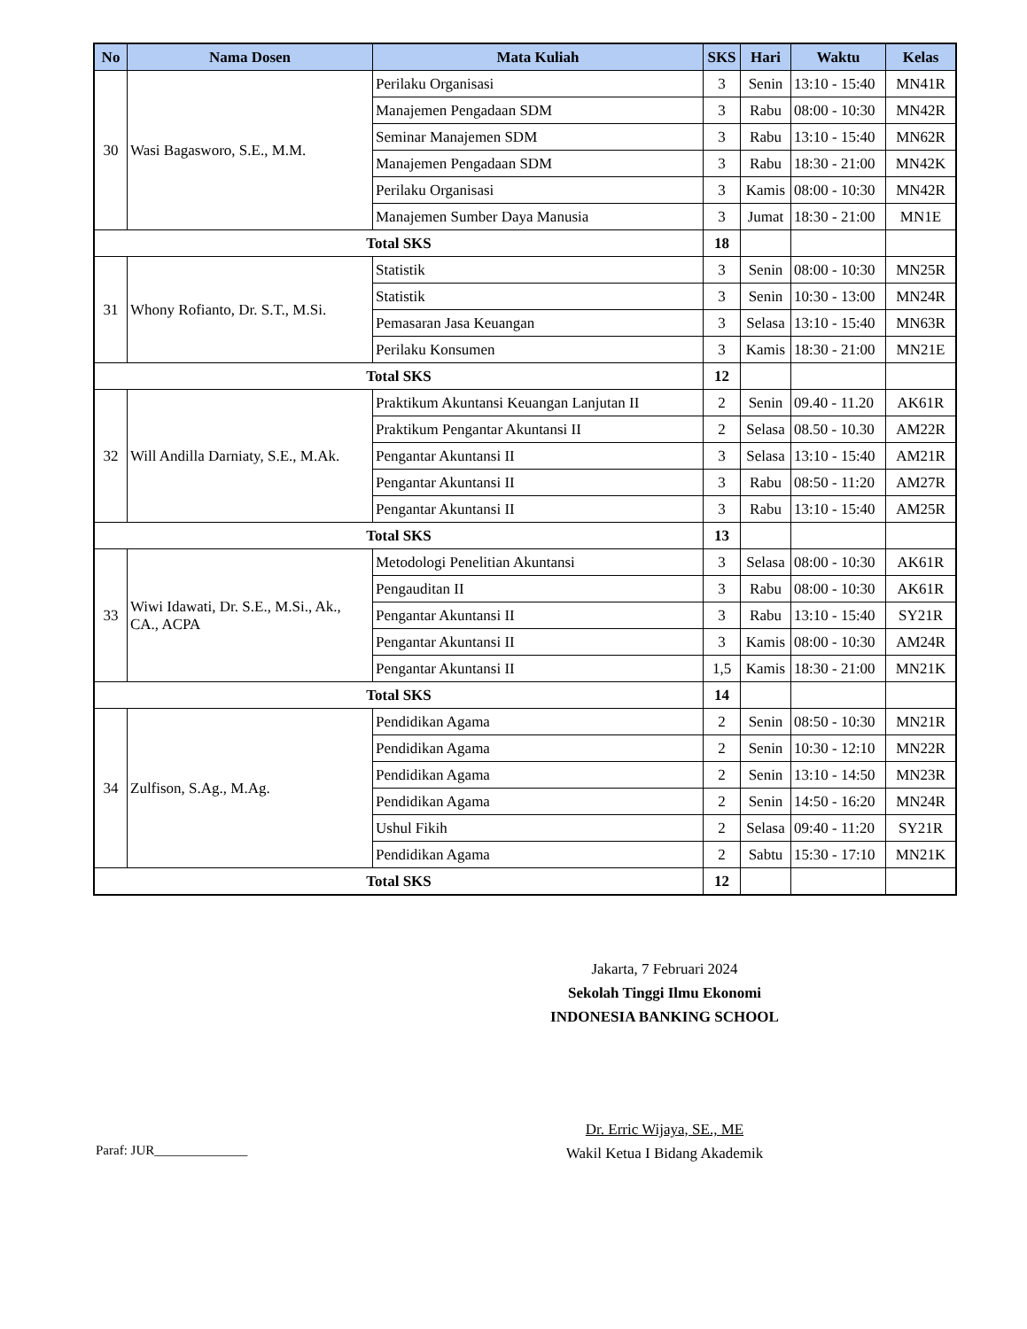| No | Nama Dosen | Mata Kuliah | SKS | Hari | Waktu | Kelas |
| --- | --- | --- | --- | --- | --- | --- |
| 30 | Wasi Bagasworo, S.E., M.M. | Perilaku Organisasi | 3 | Senin | 13:10 - 15:40 | MN41R |
| | | Manajemen Pengadaan SDM | 3 | Rabu | 08:00 - 10:30 | MN42R |
| | | Seminar Manajemen SDM | 3 | Rabu | 13:10 - 15:40 | MN62R |
| | | Manajemen Pengadaan SDM | 3 | Rabu | 18:30 - 21:00 | MN42K |
| | | Perilaku Organisasi | 3 | Kamis | 08:00 - 10:30 | MN42R |
| | | Manajemen Sumber Daya Manusia | 3 | Jumat | 18:30 - 21:00 | MN1E |
| Total SKS | | | 18 | | | |
| 31 | Whony Rofianto, Dr. S.T., M.Si. | Statistik | 3 | Senin | 08:00 - 10:30 | MN25R |
| | | Statistik | 3 | Senin | 10:30 - 13:00 | MN24R |
| | | Pemasaran Jasa Keuangan | 3 | Selasa | 13:10 - 15:40 | MN63R |
| | | Perilaku Konsumen | 3 | Kamis | 18:30 - 21:00 | MN21E |
| Total SKS | | | 12 | | | |
| 32 | Will Andilla Darniaty, S.E., M.Ak. | Praktikum Akuntansi Keuangan Lanjutan II | 2 | Senin | 09.40 - 11.20 | AK61R |
| | | Praktikum Pengantar Akuntansi II | 2 | Selasa | 08.50 - 10.30 | AM22R |
| | | Pengantar Akuntansi II | 3 | Selasa | 13:10 - 15:40 | AM21R |
| | | Pengantar Akuntansi II | 3 | Rabu | 08:50 - 11:20 | AM27R |
| | | Pengantar Akuntansi II | 3 | Rabu | 13:10 - 15:40 | AM25R |
| Total SKS | | | 13 | | | |
| 33 | Wiwi Idawati, Dr. S.E., M.Si., Ak., CA., ACPA | Metodologi Penelitian Akuntansi | 3 | Selasa | 08:00 - 10:30 | AK61R |
| | | Pengauditan II | 3 | Rabu | 08:00 - 10:30 | AK61R |
| | | Pengantar Akuntansi II | 3 | Rabu | 13:10 - 15:40 | SY21R |
| | | Pengantar Akuntansi II | 3 | Kamis | 08:00 - 10:30 | AM24R |
| | | Pengantar Akuntansi II | 1,5 | Kamis | 18:30 - 21:00 | MN21K |
| Total SKS | | | 14 | | | |
| 34 | Zulfison, S.Ag., M.Ag. | Pendidikan Agama | 2 | Senin | 08:50 - 10:30 | MN21R |
| | | Pendidikan Agama | 2 | Senin | 10:30 - 12:10 | MN22R |
| | | Pendidikan Agama | 2 | Senin | 13:10 - 14:50 | MN23R |
| | | Pendidikan Agama | 2 | Senin | 14:50 - 16:20 | MN24R |
| | | Ushul Fikih | 2 | Selasa | 09:40 - 11:20 | SY21R |
| | | Pendidikan Agama | 2 | Sabtu | 15:30 - 17:10 | MN21K |
| Total SKS | | | 12 | | | |
Jakarta, 7 Februari 2024
Sekolah Tinggi Ilmu Ekonomi
INDONESIA BANKING SCHOOL
Dr. Erric Wijaya, SE., ME
Wakil Ketua I Bidang Akademik
Paraf: JUR______________